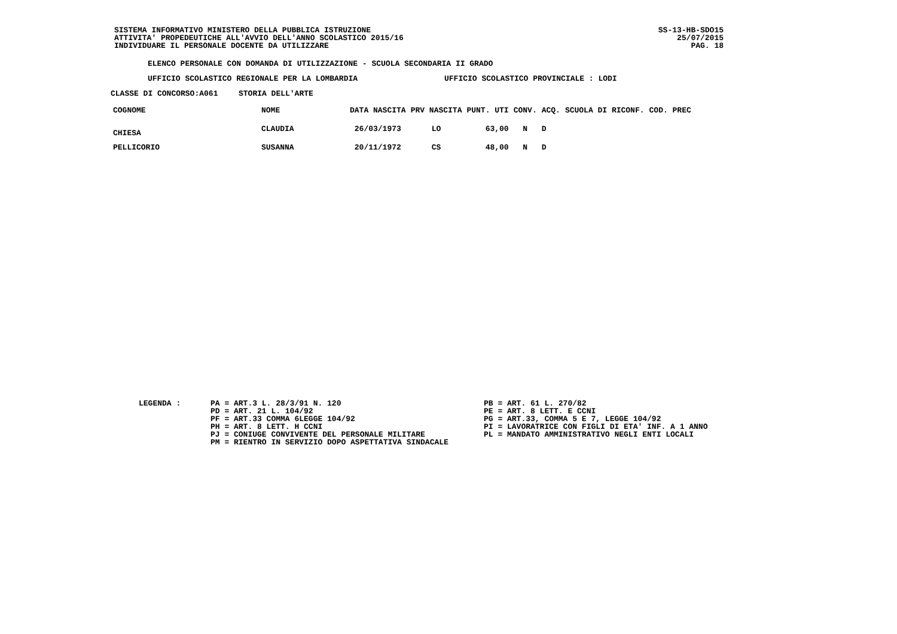SISTEMA INFORMATIVO MINISTERO DELLA PUBBLICA ISTRUZIONE
ATTIVITA' PROPEDEUTICHE ALL'AVVIO DELL'ANNO SCOLASTICO 2015/16
INDIVIDUARE IL PERSONALE DOCENTE DA UTILIZZARE
SS-13-HB-SDO15
25/07/2015
PAG. 18
ELENCO PERSONALE CON DOMANDA DI UTILIZZAZIONE - SCUOLA SECONDARIA II GRADO
UFFICIO SCOLASTICO REGIONALE PER LA LOMBARDIA UFFICIO SCOLASTICO PROVINCIALE : LODI
CLASSE DI CONCORSO:A061 STORIA DELL'ARTE
| COGNOME | NOME | DATA NASCITA | PRV NASCITA | PUNT. UTI | CONV. | ACQ. | SCUOLA DI RICONF. | COD. PREC |
| --- | --- | --- | --- | --- | --- | --- | --- | --- |
| CHIESA | CLAUDIA | 26/03/1973 | LO | 63,00 | N | D | | |
| PELLICORIO | SUSANNA | 20/11/1972 | CS | 48,00 | N | D | | |
LEGENDA : PA = ART.3 L. 28/3/91 N. 120
PD = ART. 21 L. 104/92
PF = ART.33 COMMA 6LEGGE 104/92
PH = ART. 8 LETT. H CCNI
PJ = CONIUGE CONVIVENTE DEL PERSONALE MILITARE
PM = RIENTRO IN SERVIZIO DOPO ASPETTATIVA SINDACALE
PB = ART. 61 L. 270/82
PE = ART. 8 LETT. E CCNI
PG = ART.33, COMMA 5 E 7, LEGGE 104/92
PI = LAVORATRICE CON FIGLI DI ETA' INF. A 1 ANNO
PL = MANDATO AMMINISTRATIVO NEGLI ENTI LOCALI